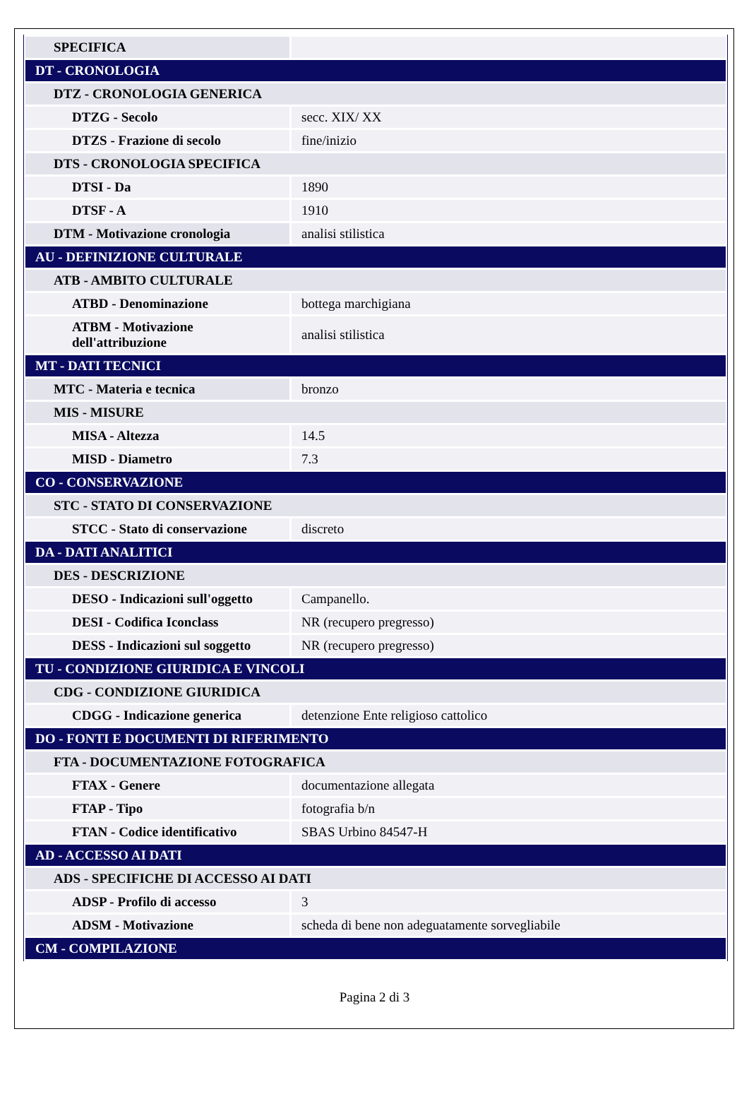| SPECIFICA | |
| DT - CRONOLOGIA | |
| DTZ - CRONOLOGIA GENERICA | |
| DTZG - Secolo | secc. XIX/ XX |
| DTZS - Frazione di secolo | fine/inizio |
| DTS - CRONOLOGIA SPECIFICA | |
| DTSI - Da | 1890 |
| DTSF - A | 1910 |
| DTM - Motivazione cronologia | analisi stilistica |
| AU - DEFINIZIONE CULTURALE | |
| ATB - AMBITO CULTURALE | |
| ATBD - Denominazione | bottega marchigiana |
| ATBM - Motivazione dell'attribuzione | analisi stilistica |
| MT - DATI TECNICI | |
| MTC - Materia e tecnica | bronzo |
| MIS - MISURE | |
| MISA - Altezza | 14.5 |
| MISD - Diametro | 7.3 |
| CO - CONSERVAZIONE | |
| STC - STATO DI CONSERVAZIONE | |
| STCC - Stato di conservazione | discreto |
| DA - DATI ANALITICI | |
| DES - DESCRIZIONE | |
| DESO - Indicazioni sull'oggetto | Campanello. |
| DESI - Codifica Iconclass | NR (recupero pregresso) |
| DESS - Indicazioni sul soggetto | NR (recupero pregresso) |
| TU - CONDIZIONE GIURIDICA E VINCOLI | |
| CDG - CONDIZIONE GIURIDICA | |
| CDGG - Indicazione generica | detenzione Ente religioso cattolico |
| DO - FONTI E DOCUMENTI DI RIFERIMENTO | |
| FTA - DOCUMENTAZIONE FOTOGRAFICA | |
| FTAX - Genere | documentazione allegata |
| FTAP - Tipo | fotografia b/n |
| FTAN - Codice identificativo | SBAS Urbino 84547-H |
| AD - ACCESSO AI DATI | |
| ADS - SPECIFICHE DI ACCESSO AI DATI | |
| ADSP - Profilo di accesso | 3 |
| ADSM - Motivazione | scheda di bene non adeguatamente sorvegliabile |
| CM - COMPILAZIONE | |
Pagina 2 di 3